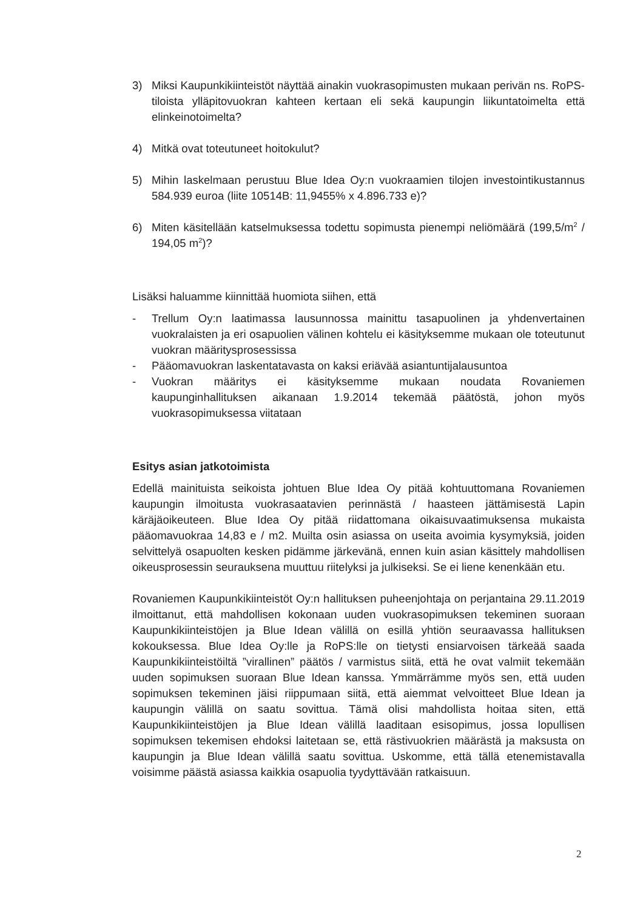3) Miksi Kaupunkikiinteistöt näyttää ainakin vuokrasopimusten mukaan perivän ns. RoPS-tiloista ylläpitovuokran kahteen kertaan eli sekä kaupungin liikuntatoimelta että elinkeinotoimelta?
4) Mitkä ovat toteutuneet hoitokulut?
5) Mihin laskelmaan perustuu Blue Idea Oy:n vuokraamien tilojen investointikustannus 584.939 euroa (liite 10514B: 11,9455% x 4.896.733 e)?
6) Miten käsitellään katselmuksessa todettu sopimusta pienempi neliömäärä (199,5/m<sup>2</sup> / 194,05 m<sup>2</sup>)?
Lisäksi haluamme kiinnittää huomiota siihen, että
- Trellum Oy:n laatimassa lausunnossa mainittu tasapuolinen ja yhdenvertainen vuokralaisten ja eri osapuolien välinen kohtelu ei käsityksemme mukaan ole toteutunut vuokran määritysprosessissa
- Pääomavuokran laskentatavasta on kaksi eriävää asiantuntijalausuntoa
- Vuokran määritys ei käsityksemme mukaan noudata Rovaniemen kaupunginhallituksen aikanaan 1.9.2014 tekemää päätöstä, johon myös vuokrasopimuksessa viitataan
Esitys asian jatkotoimista
Edellä mainituista seikoista johtuen Blue Idea Oy pitää kohtuuttomana Rovaniemen kaupungin ilmoitusta vuokrasaatavien perinnästä / haasteen jättämisestä Lapin käräjäoikeuteen. Blue Idea Oy pitää riidattomana oikaisuvaatimuksensa mukaista pääomavuokraa 14,83 e / m2. Muilta osin asiassa on useita avoimia kysymyksiä, joiden selvittelyä osapuolten kesken pidämme järkevänä, ennen kuin asian käsittely mahdollisen oikeusprosessin seurauksena muuttuu riitelyksi ja julkiseksi. Se ei liene kenenkään etu.
Rovaniemen Kaupunkikiinteistöt Oy:n hallituksen puheenjohtaja on perjantaina 29.11.2019 ilmoittanut, että mahdollisen kokonaan uuden vuokrasopimuksen tekeminen suoraan Kaupunkikiinteistöjen ja Blue Idean välillä on esillä yhtiön seuraavassa hallituksen kokouksessa. Blue Idea Oy:lle ja RoPS:lle on tietysti ensiarvoisen tärkeää saada Kaupunkikiinteistöiltä ”virallinen” päätös / varmistus siitä, että he ovat valmiit tekemään uuden sopimuksen suoraan Blue Idean kanssa. Ymmärrämme myös sen, että uuden sopimuksen tekeminen jäisi riippumaan siitä, että aiemmat velvoitteet Blue Idean ja kaupungin välillä on saatu sovittua. Tämä olisi mahdollista hoitaa siten, että Kaupunkikiinteistöjen ja Blue Idean välillä laaditaan esisopimus, jossa lopullisen sopimuksen tekemisen ehdoksi laitetaan se, että rästivuokrien määrästä ja maksusta on kaupungin ja Blue Idean välillä saatu sovittua. Uskomme, että tällä etenemistavalla voisimme päästä asiassa kaikkia osapuolia tyydyttävään ratkaisuun.
2